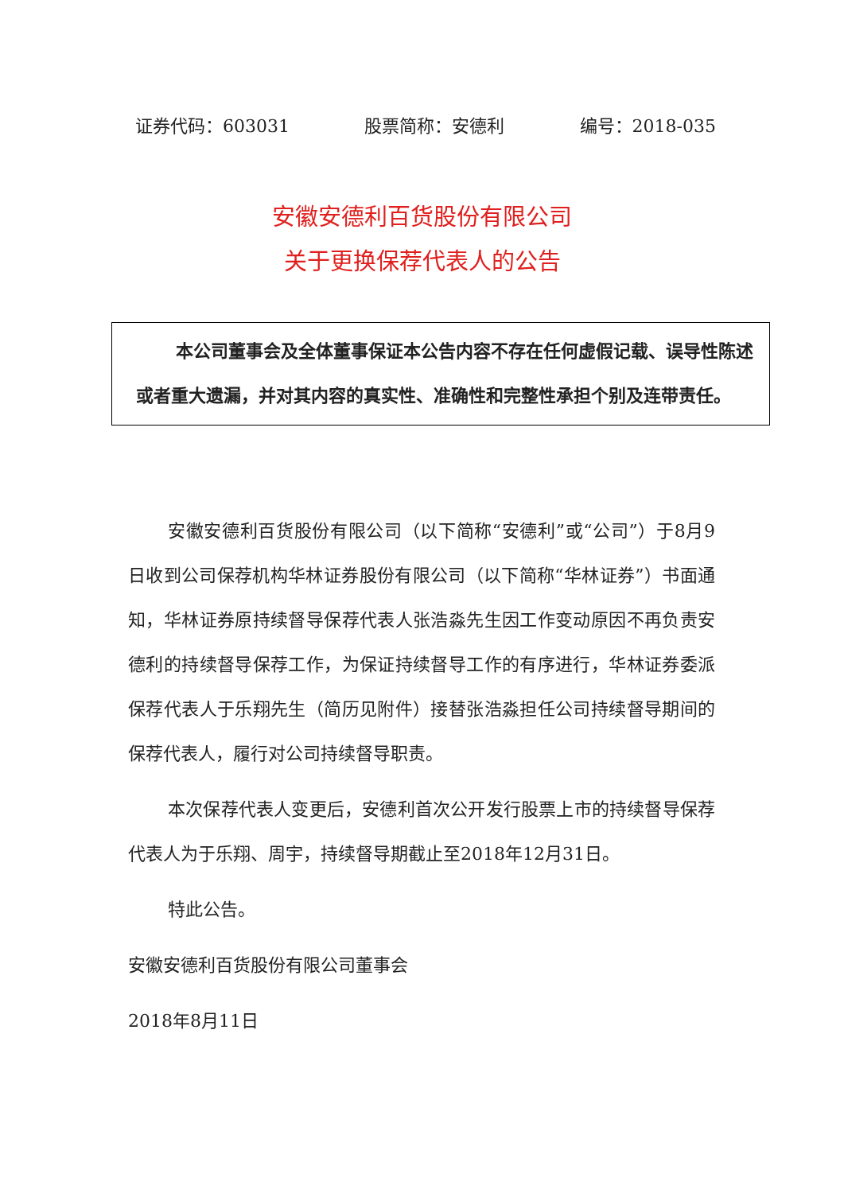证券代码：603031 股票简称：安德利 编号：2018-035
安徽安德利百货股份有限公司
关于更换保荐代表人的公告
本公司董事会及全体董事保证本公告内容不存在任何虚假记载、误导性陈述或者重大遗漏，并对其内容的真实性、准确性和完整性承担个别及连带责任。
安徽安德利百货股份有限公司（以下简称“安德利”或“公司”）于8月9日收到公司保荐机构华林证券股份有限公司（以下简称“华林证券”）书面通知，华林证券原持续督导保荐代表人张浩淼先生因工作变动原因不再负责安德利的持续督导保荐工作，为保证持续督导工作的有序进行，华林证券委派保荐代表人于乐翔先生（简历见附件）接替张浩淼担任公司持续督导期间的保荐代表人，履行对公司持续督导职责。
本次保荐代表人变更后，安德利首次公开发行股票上市的持续督导保荐代表人为于乐翔、周宇，持续督导期截止至2018年12月31日。
特此公告。
安徽安德利百货股份有限公司董事会
2018年8月11日